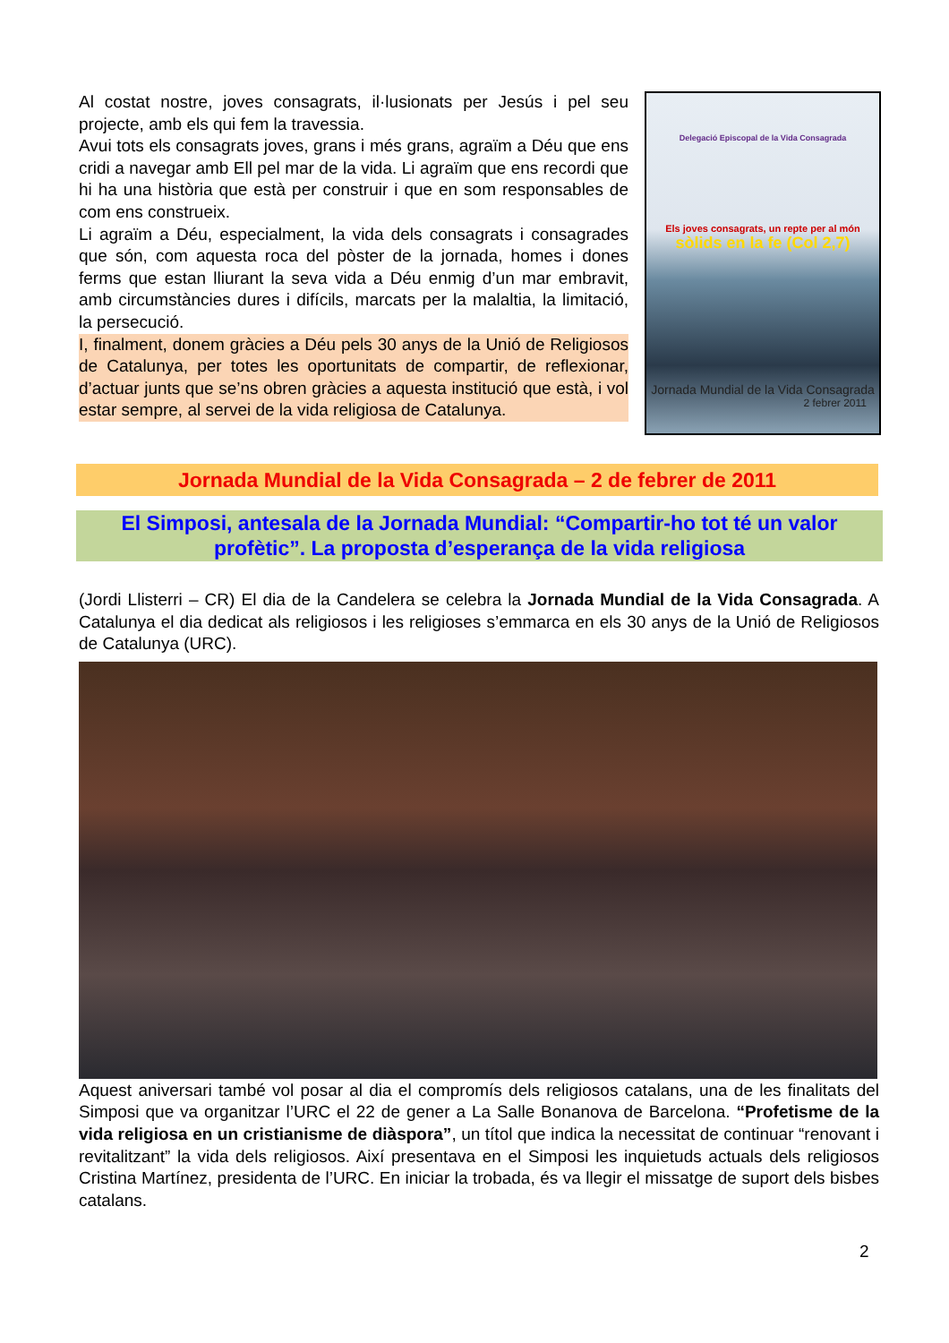Al costat nostre, joves consagrats, il·lusionats per Jesús i pel seu projecte, amb els qui fem la travessia.
Avui tots els consagrats joves, grans i més grans, agraïm a Déu que ens cridi a navegar amb Ell pel mar de la vida. Li agraïm que ens recordi que hi ha una història que està per construir i que en som responsables de com ens construeix.
Li agraïm a Déu, especialment, la vida dels consagrats i consagrades que són, com aquesta roca del pòster de la jornada, homes i dones ferms que estan lliurant la seva vida a Déu enmig d’un mar embravit, amb circumstàncies dures i difícils, marcats per la malaltia, la limitació, la persecució.
I, finalment, donem gràcies a Déu pels 30 anys de la Unió de Religiosos de Catalunya, per totes les oportunitats de compartir, de reflexionar, d’actuar junts que se’ns obren gràcies a aquesta institució que està, i vol estar sempre, al servei de la vida religiosa de Catalunya.
Delegació Episcopal de la Vida Consagrada
Els joves consagrats, un repte per al món
sòlids en la fe (Col 2,7)
Jornada Mundial de la Vida Consagrada
2 febrer 2011
Jornada Mundial de la Vida Consagrada – 2 de febrer de 2011
El Simposi, antesala de la Jornada Mundial: “Compartir-ho tot té un valor profètic”. La proposta d’esperança de la vida religiosa
(Jordi Llisterri – CR) El dia de la Candelera se celebra la Jornada Mundial de la Vida Consagrada. A Catalunya el dia dedicat als religiosos i les religioses s’emmarca en els 30 anys de la Unió de Religiosos de Catalunya (URC).
Aquest aniversari també vol posar al dia el compromís dels religiosos catalans, una de les finalitats del Simposi que va organitzar l’URC el 22 de gener a La Salle Bonanova de Barcelona. “Profetisme de la vida religiosa en un cristianisme de diàspora”, un títol que indica la necessitat de continuar “renovant i revitalitzant” la vida dels religiosos. Així presentava en el Simposi les inquietuds actuals dels religiosos Cristina Martínez, presidenta de l’URC. En iniciar la trobada, és va llegir el missatge de suport dels bisbes catalans.
2